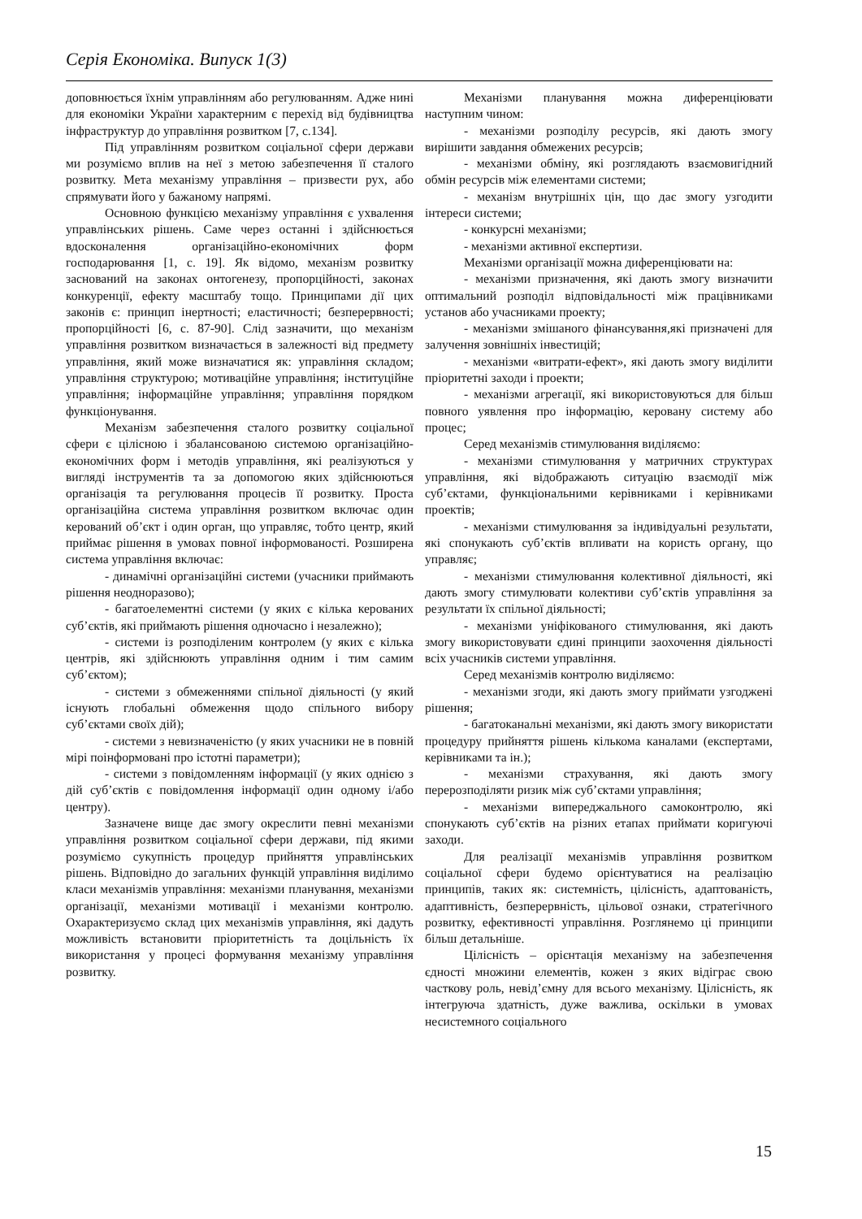Серія Економіка. Випуск 1(3)
доповнюється їхнім управлінням або регулюванням. Адже нині для економіки України характерним є перехід від будівництва інфраструктур до управління розвитком [7, с.134].
Під управлінням розвитком соціальної сфери держави ми розуміємо вплив на неї з метою забезпечення її сталого розвитку. Мета механізму управління – призвести рух, або спрямувати його у бажаному напрямі.
Основною функцією механізму управління є ухвалення управлінських рішень. Саме через останні і здійснюється вдосконалення організаційно-економічних форм господарювання [1, с. 19]. Як відомо, механізм розвитку заснований на законах онтогенезу, пропорційності, законах конкуренції, ефекту масштабу тощо. Принципами дії цих законів є: принцип інертності; еластичності; безперервності; пропорційності [6, с. 87-90]. Слід зазначити, що механізм управління розвитком визначається в залежності від предмету управління, який може визначатися як: управління складом; управління структурою; мотиваційне управління; інституційне управління; інформаційне управління; управління порядком функціонування.
Механізм забезпечення сталого розвитку соціальної сфери є цілісною і збалансованою системою організаційно-економічних форм і методів управління, які реалізуються у вигляді інструментів та за допомогою яких здійснюються організація та регулювання процесів її розвитку. Проста організаційна система управління розвитком включає один керований об’єкт і один орган, що управляє, тобто центр, який приймає рішення в умовах повної інформованості. Розширена система управління включає:
- динамічні організаційні системи (учасники приймають рішення неодноразово);
- багатоелементні системи (у яких є кілька керованих суб’єктів, які приймають рішення одночасно і незалежно);
- системи із розподіленим контролем (у яких є кілька центрів, які здійснюють управління одним і тим самим суб’єктом);
- системи з обмеженнями спільної діяльності (у який існують глобальні обмеження щодо спільного вибору суб’єктами своїх дій);
- системи з невизначеністю (у яких учасники не в повній мірі поінформовані про істотні параметри);
- системи з повідомленням інформації (у яких однією з дій суб’єктів є повідомлення інформації один одному і/або центру).
Зазначене вище дає змогу окреслити певні механізми управління розвитком соціальної сфери держави, під якими розуміємо сукупність процедур прийняття управлінських рішень. Відповідно до загальних функцій управління виділимо класи механізмів управління: механізми планування, механізми організації, механізми мотивації і механізми контролю. Охарактеризуємо склад цих механізмів управління, які дадуть можливість встановити пріоритетність та доцільність їх використання у процесі формування механізму управління розвитку.
Механізми планування можна диференціювати наступним чином:
- механізми розподілу ресурсів, які дають змогу вирішити завдання обмежених ресурсів;
- механізми обміну, які розглядають взаємовигідний обмін ресурсів між елементами системи;
- механізм внутрішніх цін, що дає змогу узгодити інтереси системи;
- конкурсні механізми;
- механізми активної експертизи.
Механізми організації можна диференціювати на:
- механізми призначення, які дають змогу визначити оптимальний розподіл відповідальності між працівниками установ або учасниками проекту;
- механізми змішаного фінансування,які призначені для залучення зовнішніх інвестицій;
- механізми «витрати-ефект», які дають змогу виділити пріоритетні заходи і проекти;
- механізми агрегації, які використовуються для більш повного уявлення про інформацію, керовану систему або процес;
Серед механізмів стимулювання виділяємо:
- механізми стимулювання у матричних структурах управління, які відображають ситуацію взаємодії між суб’єктами, функціональними керівниками і керівниками проектів;
- механізми стимулювання за індивідуальні результати, які спонукають суб’єктів впливати на користь органу, що управляє;
- механізми стимулювання колективної діяльності, які дають змогу стимулювати колективи суб’єктів управління за результати їх спільної діяльності;
- механізми уніфікованого стимулювання, які дають змогу використовувати єдині принципи заохочення діяльності всіх учасників системи управління.
Серед механізмів контролю виділяємо:
- механізми згоди, які дають змогу приймати узгоджені рішення;
- багатоканальні механізми, які дають змогу використати процедуру прийняття рішень кількома каналами (експертами, керівниками та ін.);
- механізми страхування, які дають змогу перерозподіляти ризик між суб’єктами управління;
- механізми випереджальнoго самоконтролю, які спонукають суб’єктів на різних етапах приймати коригуючі заходи.
Для реалізації механізмів управління розвитком соціальної сфери будемо орієнтуватися на реалізацію принципів, таких як: системність, цілісність, адаптованість, адаптивність, безперервність, цільової ознаки, стратегічного розвитку, ефективності управління. Розглянемо ці принципи більш детальніше.
Цілісність – орієнтація механізму на забезпечення єдності множини елементів, кожен з яких відіграє свою часткову роль, невід’ємну для всього механізму. Цілісність, як інтегруюча здатність, дуже важлива, оскільки в умовах несистемного соціального
15